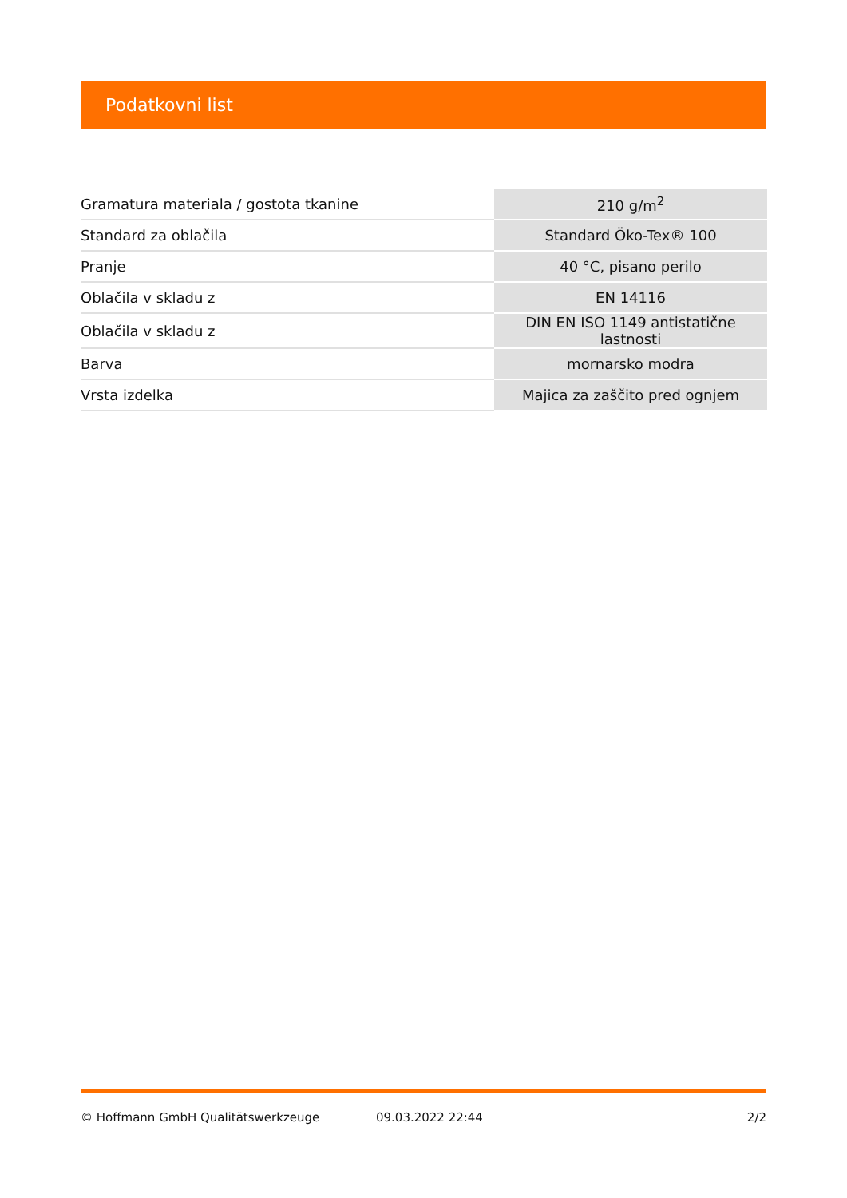Podatkovni list
| Gramatura materiala / gostota tkanine | 210 g/m<sup>2</sup> |
| Standard za oblačila | Standard Öko-Tex® 100 |
| Pranje | 40 °C, pisano perilo |
| Oblačila v skladu z | EN 14116 |
| Oblačila v skladu z | DIN EN ISO 1149 antistatične lastnosti |
| Barva | mornarsko modra |
| Vrsta izdelka | Majica za zaščito pred ognjem |
© Hoffmann GmbH Qualitätswerkzeuge 09.03.2022 22:44 2/2